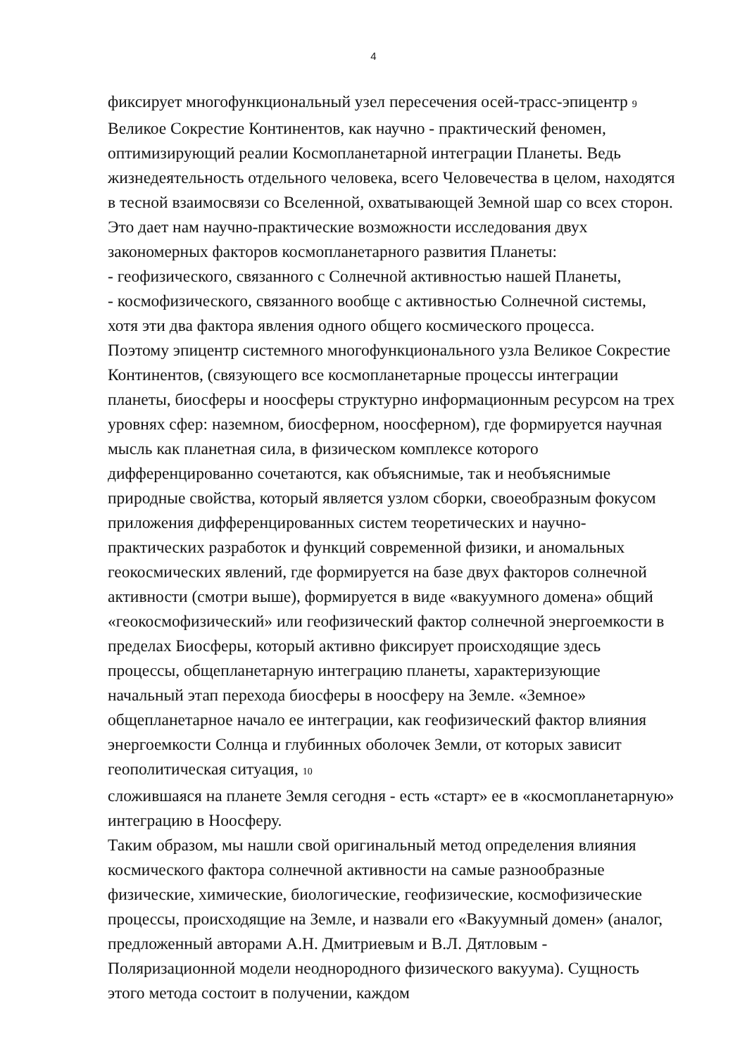4
фиксирует многофункциональный узел пересечения осей-трасс-эпицентр 9
Великое Сокрестие Континентов, как научно - практический феномен, оптимизирующий реалии Космопланетарной интеграции Планеты. Ведь жизнедеятельность отдельного человека, всего Человечества в целом, находятся в тесной взаимосвязи со Вселенной, охватывающей Земной шар со всех сторон. Это дает нам научно-практические возможности исследования двух закономерных факторов космопланетарного развития Планеты:
- геофизического, связанного с Солнечной активностью нашей Планеты,
- космофизического, связанного вообще с активностью Солнечной системы, хотя эти два фактора явления одного общего космического процесса.
Поэтому эпицентр системного многофункционального узла Великое Сокрестие Континентов, (связующего все космопланетарные процессы интеграции планеты, биосферы и ноосферы структурно информационным ресурсом на трех уровнях сфер: наземном, биосферном, ноосферном), где формируется научная мысль как планетная сила, в физическом комплексе которого дифференцированно сочетаются, как объяснимые, так и необъяснимые природные свойства, который является узлом сборки, своеобразным фокусом приложения дифференцированных систем теоретических и научно-практических разработок и функций современной физики, и аномальных геокосмических явлений, где формируется на базе двух факторов солнечной активности (смотри выше), формируется в виде «вакуумного домена» общий «геокосмофизический» или геофизический фактор солнечной энергоемкости в пределах Биосферы, который активно фиксирует происходящие здесь процессы, общепланетарную интеграцию планеты, характеризующие начальный этап перехода биосферы в ноосферу на Земле. «Земное» общепланетарное начало ее интеграции, как геофизический фактор влияния энергоемкости Солнца и глубинных оболочек Земли, от которых зависит геополитическая ситуация, 10
сложившаяся на планете Земля сегодня - есть «старт» ее в «космопланетарную» интеграцию в Ноосферу.
Таким образом, мы нашли свой оригинальный метод определения влияния космического фактора солнечной активности на самые разнообразные физические, химические, биологические, геофизические, космофизические процессы, происходящие на Земле, и назвали его «Вакуумный домен» (аналог, предложенный авторами А.Н. Дмитриевым и В.Л. Дятловым - Поляризационной модели неоднородного физического вакуума). Сущность этого метода состоит в получении, каждом